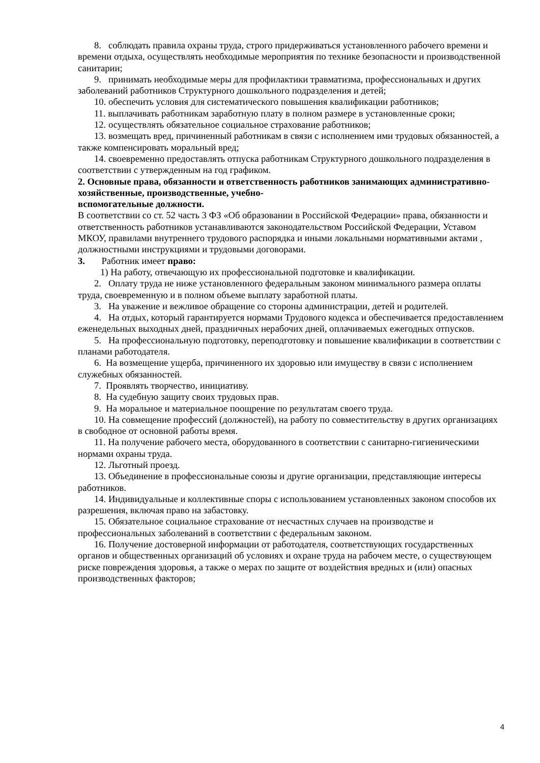8. соблюдать правила охраны труда, строго придерживаться установленного рабочего времени и времени отдыха, осуществлять необходимые мероприятия по технике безопасности и производственной санитарии;
9. принимать необходимые меры для профилактики травматизма, профессиональных и других заболеваний работников Структурного дошкольного подразделения и детей;
10. обеспечить условия для систематического повышения квалификации работников;
11. выплачивать работникам заработную плату в полном размере в установленные сроки;
12. осуществлять обязательное социальное страхование работников;
13. возмещать вред, причиненный работникам в связи с исполнением ими трудовых обязанностей, а также компенсировать моральный вред;
14. своевременно предоставлять отпуска работникам Структурного дошкольного подразделения в соответствии с утвержденным на год графиком.
2. Основные права, обязанности и ответственность работников занимающих административно-хозяйственные, производственные, учебно-
вспомогательные должности.
В соответствии со ст. 52 часть 3 ФЗ «Об образовании в Российской Федерации» права, обязанности и ответственность работников устанавливаются законодательством Российской Федерации, Уставом МКОУ, правилами внутреннего трудового распорядка и иными локальными нормативными актами , должностными инструкциями и трудовыми договорами.
3. Работник имеет право:
1) На работу, отвечающую их профессиональной подготовке и квалификации.
2. Оплату труда не ниже установленного федеральным законом минимального размера оплаты труда, своевременную и в полном объеме выплату заработной платы.
3. На уважение и вежливое обращение со стороны администрации, детей и родителей.
4. На отдых, который гарантируется нормами Трудового кодекса и обеспечивается предоставлением еженедельных выходных дней, праздничных нерабочих дней, оплачиваемых ежегодных отпусков.
5. На профессиональную подготовку, переподготовку и повышение квалификации в соответствии с планами работодателя.
6. На возмещение ущерба, причиненного их здоровью или имуществу в связи с исполнением служебных обязанностей.
7. Проявлять творчество, инициативу.
8. На судебную защиту своих трудовых прав.
9. На моральное и материальное поощрение по результатам своего труда.
10. На совмещение профессий (должностей), на работу по совместительству в других организациях в свободное от основной работы время.
11. На получение рабочего места, оборудованного в соответствии с санитарно-гигиеническими нормами охраны труда.
12. Льготный проезд.
13. Объединение в профессиональные союзы и другие организации, представляющие интересы работников.
14. Индивидуальные и коллективные споры с использованием установленных законом способов их разрешения, включая право на забастовку.
15. Обязательное социальное страхование от несчастных случаев на производстве и профессиональных заболеваний в соответствии с федеральным законом.
16. Получение достоверной информации от работодателя, соответствующих государственных органов и общественных организаций об условиях и охране труда на рабочем месте, о существующем риске повреждения здоровья, а также о мерах по защите от воздействия вредных и (или) опасных производственных факторов;
4